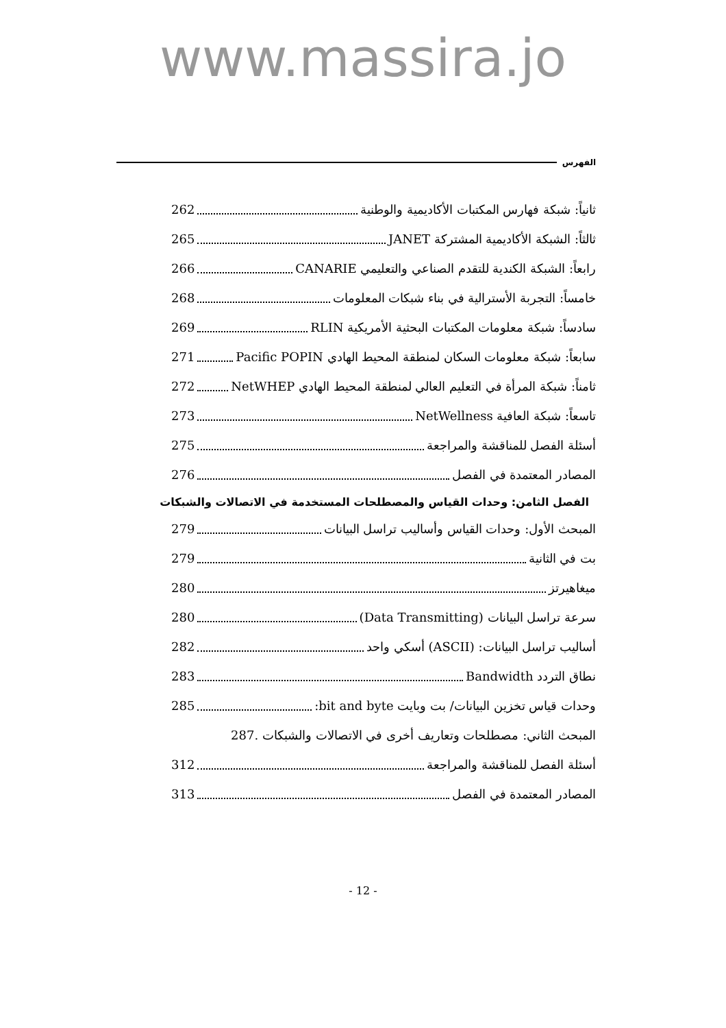www.massira.jo
الفهرس
ثانياً: شبكة فهارس المكتبات الأكاديمية والوطنية 262
ثالثاً: الشبكة الأكاديمية المشتركة JANET 265
رابعاً: الشبكة الكندية للتقدم الصناعي والتعليمي CANARIE 266
خامساً: التجربة الأسترالية في بناء شبكات المعلومات 268
سادساً: شبكة معلومات المكتبات البحثية الأمريكية RLIN 269
سابعاً: شبكة معلومات السكان لمنطقة المحيط الهادي Pacific POPIN 271
ثامناً: شبكة المرأة في التعليم العالي لمنطقة المحيط الهادي NetWHEP 272
تاسعاً: شبكة العافية NetWellness 273
أسئلة الفصل للمناقشة والمراجعة 275
المصادر المعتمدة في الفصل 276
الفصل الثامن: وحدات القياس والمصطلحات المستخدمة في الاتصالات والشبكات
المبحث الأول: وحدات القياس وأساليب تراسل البيانات 279
بت في الثانية 279
ميغاهيرتز 280
سرعة تراسل البيانات (Data Transmitting) 280
أساليب تراسل البيانات: (ASCII) أسكي واحد 282
نطاق التردد Bandwidth 283
وحدات قياس تخزين البيانات/ بت وبايت bit and byte: 285
المبحث الثاني: مصطلحات وتعاريف أخرى في الاتصالات والشبكات . 287
أسئلة الفصل للمناقشة والمراجعة 312
المصادر المعتمدة في الفصل 313
- 12 -